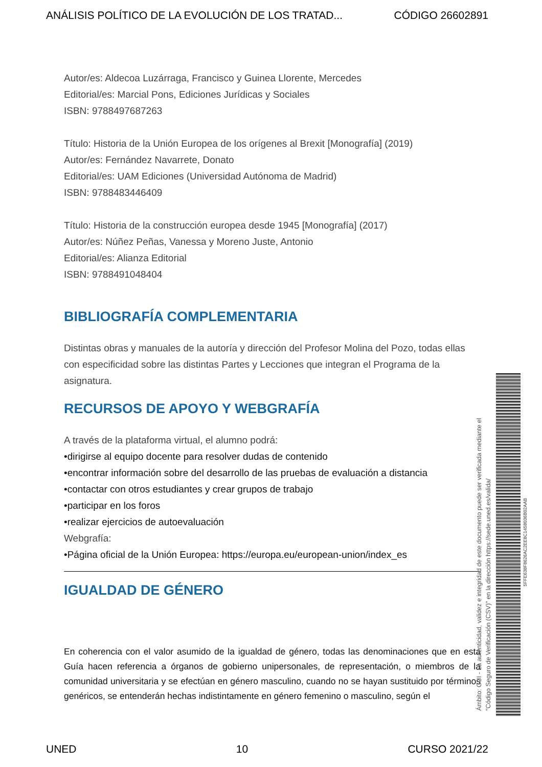ANÁLISIS POLÍTICO DE LA EVOLUCIÓN DE LOS TRATAD... CÓDIGO 26602891
Autor/es: Aldecoa Luzárraga, Francisco y Guinea Llorente, Mercedes
Editorial/es: Marcial Pons, Ediciones Jurídicas y Sociales
ISBN: 9788497687263
Título: Historia de la Unión Europea de los orígenes al Brexit [Monografía] (2019)
Autor/es: Fernández Navarrete, Donato
Editorial/es: UAM Ediciones (Universidad Autónoma de Madrid)
ISBN: 9788483446409
Título: Historia de la construcción europea desde 1945 [Monografía] (2017)
Autor/es: Núñez Peñas, Vanessa y Moreno Juste, Antonio
Editorial/es: Alianza Editorial
ISBN: 9788491048404
BIBLIOGRAFÍA COMPLEMENTARIA
Distintas obras y manuales de la autoría y dirección del Profesor Molina del Pozo, todas ellas con especificidad sobre las distintas Partes y Lecciones que integran el Programa de la asignatura.
RECURSOS DE APOYO Y WEBGRAFÍA
A través de la plataforma virtual, el alumno podrá:
•dirigirse al equipo docente para resolver dudas de contenido
•encontrar información sobre del desarrollo de las pruebas de evaluación a distancia
•contactar con otros estudiantes y crear grupos de trabajo
•participar en los foros
•realizar ejercicios de autoevaluación
Webgrafía:
•Página oficial de la Unión Europea: https://europa.eu/european-union/index_es
IGUALDAD DE GÉNERO
En coherencia con el valor asumido de la igualdad de género, todas las denominaciones que en esta Guía hacen referencia a órganos de gobierno unipersonales, de representación, o miembros de la comunidad universitaria y se efectúan en género masculino, cuando no se hayan sustituido por términos genéricos, se entenderán hechas indistintamente en género femenino o masculino, según el
Ámbito: GUI - La autenticidad, validez e integridad de este documento puede ser verificada mediante el
"Código Seguro de Verificación (CSV)" en la dirección https://sede.uned.es/valida/
5FFE638F8626AC2EE8C1458036B02AAB
UNED 10 CURSO 2021/22